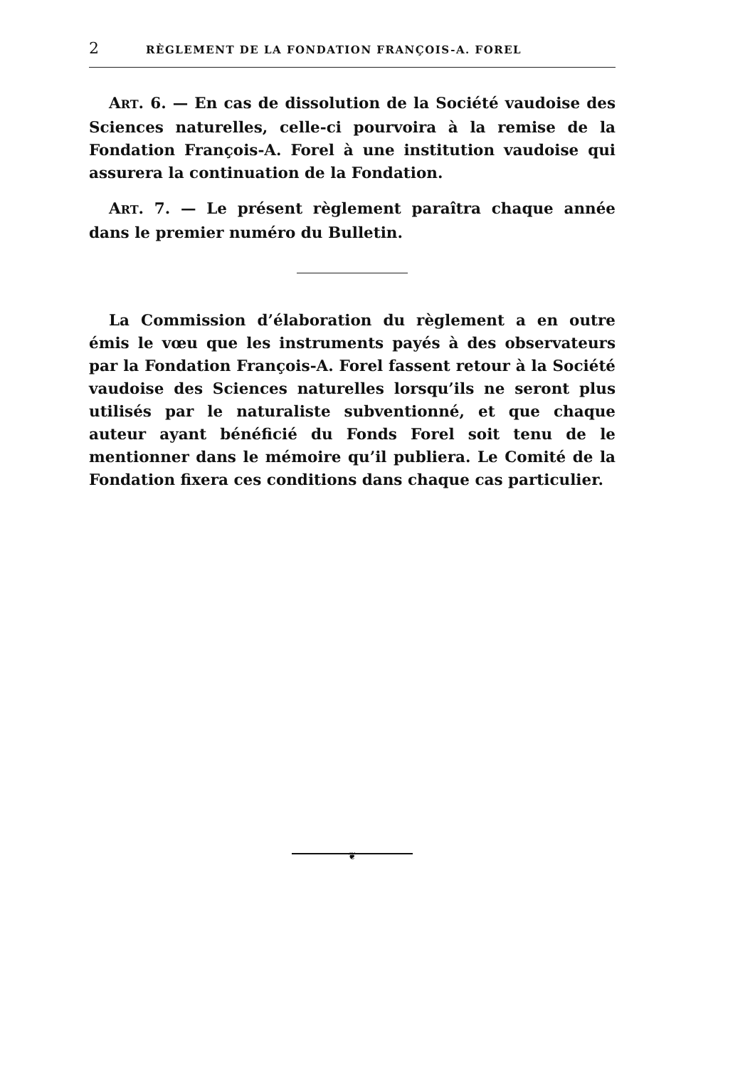2 RÈGLEMENT DE LA FONDATION FRANÇOIS-A. FOREL
ART. 6. — En cas de dissolution de la Société vaudoise des Sciences naturelles, celle-ci pourvoira à la remise de la Fondation François-A. Forel à une institution vaudoise qui assurera la continuation de la Fondation.
ART. 7. — Le présent règlement paraîtra chaque année dans le premier numéro du Bulletin.
La Commission d’élaboration du règlement a en outre émis le vœu que les instruments payés à des observateurs par la Fondation François-A. Forel fassent retour à la Société vaudoise des Sciences naturelles lorsqu’ils ne seront plus utilisés par le naturaliste subventionné, et que chaque auteur ayant bénéficié du Fonds Forel soit tenu de le mentionner dans le mémoire qu’il publiera. Le Comité de la Fondation fixera ces conditions dans chaque cas particulier.
❦